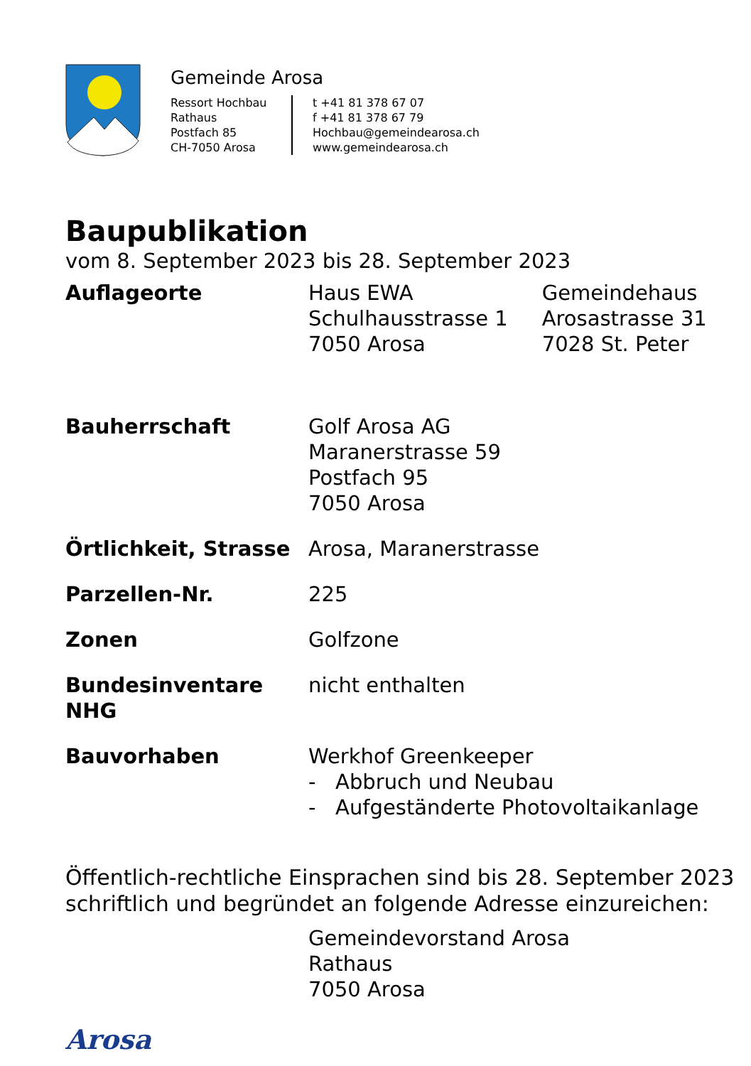Gemeinde Arosa
Ressort Hochbau
Rathaus
Postfach 85
CH-7050 Arosa
t +41 81 378 67 07
f +41 81 378 67 79
Hochbau@gemeindearosa.ch
www.gemeindearosa.ch
Baupublikation
vom 8. September 2023 bis 28. September 2023
Auflageorte Haus EWA
Schulhausstrasse 1
7050 Arosa
Gemeindehaus
Arosastrasse 31
7028 St. Peter
Bauherrschaft Golf Arosa AG
Maranerstrasse 59
Postfach 95
7050 Arosa
Örtlichkeit, Strasse
Arosa, Maranerstrasse
Parzellen-Nr. 225
Zonen Golfzone
Bundesinventare NHG nicht enthalten
Bauvorhaben Werkhof Greenkeeper
- Abbruch und Neubau
- Aufgeständerte Photovoltaikanlage
Öffentlich-rechtliche Einsprachen sind bis 28. September 2023
schriftlich und begründet an folgende Adresse einzureichen:
Gemeindevorstand Arosa
Rathaus
7050 Arosa
Arosa